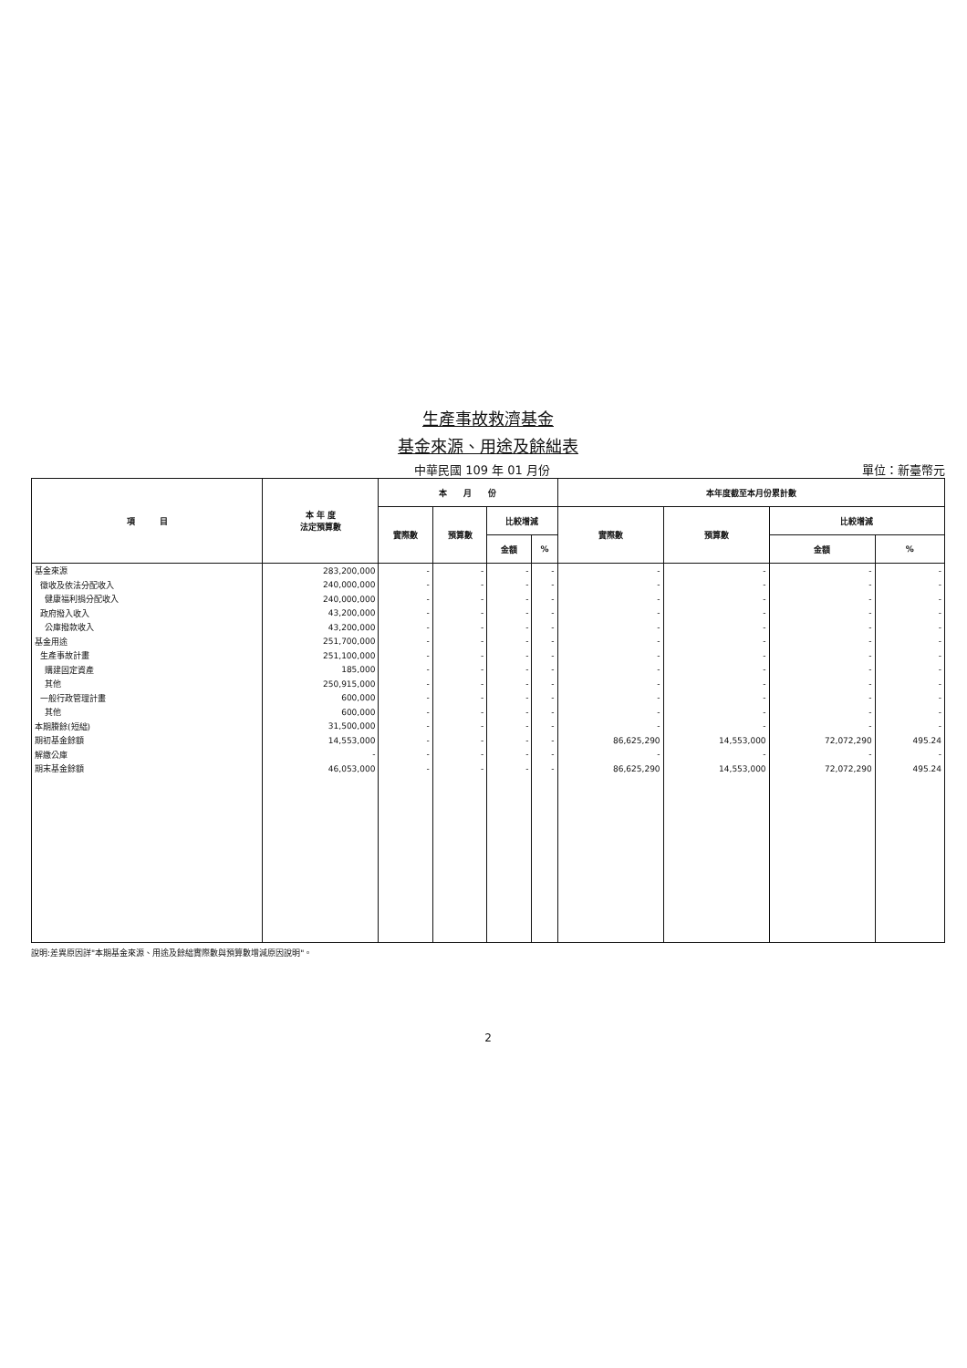生產事故救濟基金
基金來源、用途及餘絀表
中華民國 109 年 01 月份 單位：新臺幣元
| 項 目 | 本 年 度 法定預算數 | 本 月 份 | | | | 本年度截至本月份累計數 | | | |
| --- | --- | --- | --- | --- | --- | --- | --- | --- | --- |
| | | 實際數 | 預算數 | 比較增減 | | 實際數 | 預算數 | 比較增減 | |
| | | | | 金額 | % | | | 金額 | % |
| 基金來源 | 283,200,000 | - | - | - | - | - | - | - | - |
| 徵收及依法分配收入 | 240,000,000 | - | - | - | - | - | - | - | - |
| 健康福利捐分配收入 | 240,000,000 | - | - | - | - | - | - | - | - |
| 政府撥入收入 | 43,200,000 | - | - | - | - | - | - | - | - |
| 公庫撥款收入 | 43,200,000 | - | - | - | - | - | - | - | - |
| 基金用途 | 251,700,000 | - | - | - | - | - | - | - | - |
| 生產事故計畫 | 251,100,000 | - | - | - | - | - | - | - | - |
| 購建固定資產 | 185,000 | - | - | - | - | - | - | - | - |
| 其他 | 250,915,000 | - | - | - | - | - | - | - | - |
| 一般行政管理計畫 | 600,000 | - | - | - | - | - | - | - | - |
| 其他 | 600,000 | - | - | - | - | - | - | - | - |
| 本期賸餘(短絀) | 31,500,000 | - | - | - | - | - | - | - | - |
| 期初基金餘額 | 14,553,000 | - | - | - | - | 86,625,290 | 14,553,000 | 72,072,290 | 495.24 |
| 解繳公庫 | - | - | - | - | - | - | - | - | - |
| 期末基金餘額 | 46,053,000 | - | - | - | - | 86,625,290 | 14,553,000 | 72,072,290 | 495.24 |
說明:差異原因詳"本期基金來源、用途及餘絀實際數與預算數增減原因說明"。
2